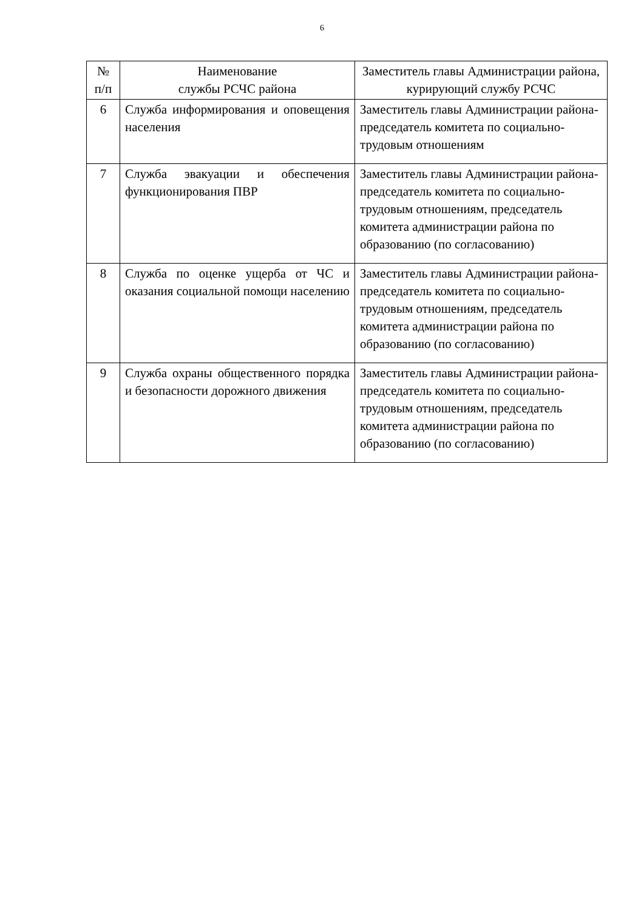6
| № п/п | Наименование службы РСЧС района | Заместитель главы Администрации района, курирующий службу РСЧС |
| --- | --- | --- |
| 6 | Служба информирования и оповещения населения | Заместитель главы Администрации района-председатель комитета по социально-трудовым отношениям |
| 7 | Служба эвакуации и обеспечения функционирования ПВР | Заместитель главы Администрации района-председатель комитета по социально-трудовым отношениям, председатель комитета администрации района по образованию (по согласованию) |
| 8 | Служба по оценке ущерба от ЧС и оказания социальной помощи населению | Заместитель главы Администрации района-председатель комитета по социально-трудовым отношениям, председатель комитета администрации района по образованию (по согласованию) |
| 9 | Служба охраны общественного порядка и безопасности дорожного движения | Заместитель главы Администрации района-председатель комитета по социально-трудовым отношениям, председатель комитета администрации района по образованию (по согласованию) |